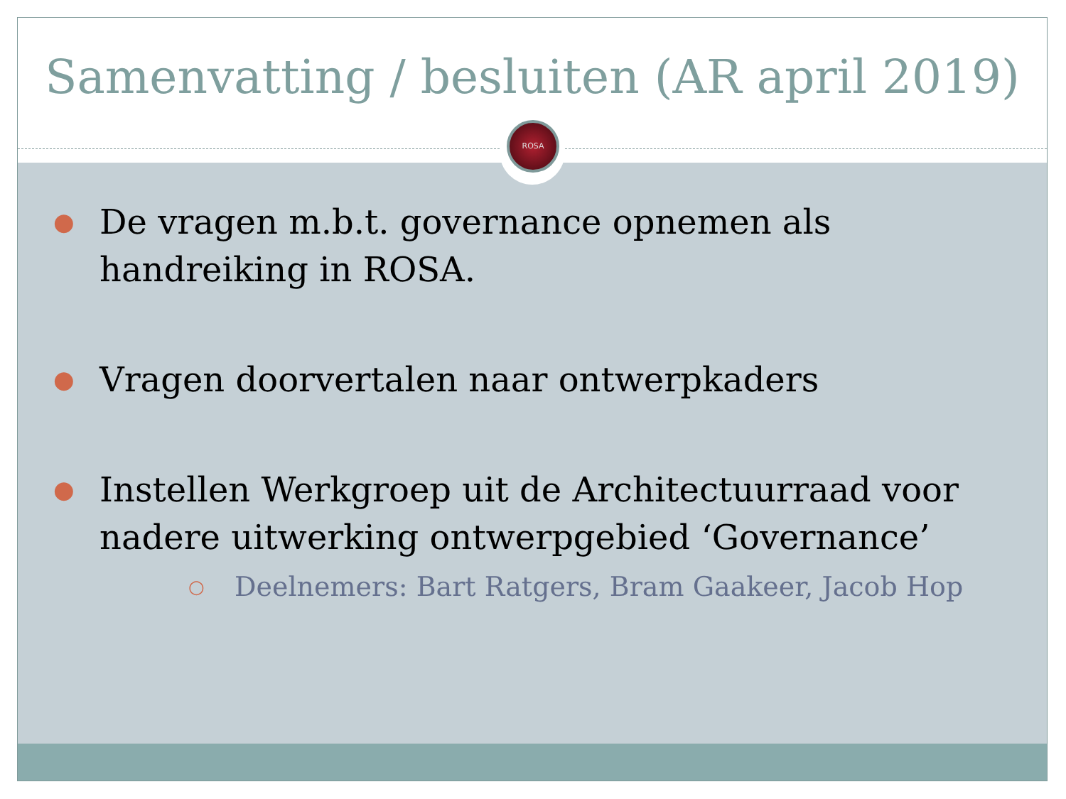Samenvatting / besluiten (AR april 2019)
● De vragen m.b.t. governance opnemen als handreiking in ROSA.
● Vragen doorvertalen naar ontwerpkaders
● Instellen Werkgroep uit de Architectuurraad voor nadere uitwerking ontwerpgebied ‘Governance’
○ Deelnemers: Bart Ratgers, Bram Gaakeer, Jacob Hop
ROSA